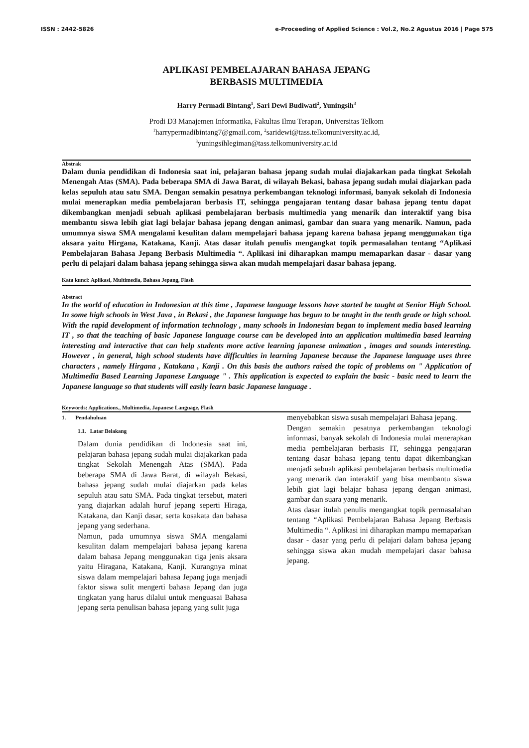ISSN : 2442-5826 e-Proceeding of Applied Science : Vol.2, No.2 Agustus 2016 | Page 575
APLIKASI PEMBELAJARAN BAHASA JEPANG
BERBASIS MULTIMEDIA
Harry Permadi Bintang<sup>1</sup>, Sari Dewi Budiwati<sup>2</sup>, Yuningsih<sup>3</sup>
Prodi D3 Manajemen Informatika, Fakultas Ilmu Terapan, Universitas Telkom
<sup>1</sup> harrypermadibintang7@gmail.com, <sup>2</sup>saridewi@tass.telkomuniversity.ac.id,
<sup>3</sup> yuningsihlegiman@tass.telkomuniversity.ac.id
Abstrak
Dalam dunia pendidikan di Indonesia saat ini, pelajaran bahasa jepang sudah mulai diajakarkan pada tingkat Sekolah Menengah Atas (SMA). Pada beberapa SMA di Jawa Barat, di wilayah Bekasi, bahasa jepang sudah mulai diajarkan pada kelas sepuluh atau satu SMA. Dengan semakin pesatnya perkembangan teknologi informasi, banyak sekolah di Indonesia mulai menerapkan media pembelajaran berbasis IT, sehingga pengajaran tentang dasar bahasa jepang tentu dapat dikembangkan menjadi sebuah aplikasi pembelajaran berbasis multimedia yang menarik dan interaktif yang bisa membantu siswa lebih giat lagi belajar bahasa jepang dengan animasi, gambar dan suara yang menarik. Namun, pada umumnya siswa SMA mengalami kesulitan dalam mempelajari bahasa jepang karena bahasa jepang menggunakan tiga aksara yaitu Hirgana, Katakana, Kanji. Atas dasar itulah penulis mengangkat topik permasalahan tentang “Aplikasi Pembelajaran Bahasa Jepang Berbasis Multimedia “. Aplikasi ini diharapkan mampu memaparkan dasar - dasar yang perlu di pelajari dalam bahasa jepang sehingga siswa akan mudah mempelajari dasar bahasa jepang.
Kata kunci: Aplikasi, Multimedia, Bahasa Jepang, Flash
Abstract
In the world of education in Indonesian at this time , Japanese language lessons have started be taught at Senior High School. In some high schools in West Java , in Bekasi , the Japanese language has begun to be taught in the tenth grade or high school. With the rapid development of information technology , many schools in Indonesian began to implement media based learning IT , so that the teaching of basic Japanese language course can be developed into an application multimedia based learning interesting and interactive that can help students more active learning japanese animation , images and sounds interesting. However , in general, high school students have difficulties in learning Japanese because the Japanese language uses three characters , namely Hirgana , Katakana , Kanji . On this basis the authors raised the topic of problems on " Application of Multimedia Based Learning Japanese Language " . This application is expected to explain the basic - basic need to learn the Japanese language so that students will easily learn basic Japanese language .
Keywords: Applications., Multimedia, Japanese Language, Flash
1. Pendahuluan
1.1. Latar Belakang
Dalam dunia pendidikan di Indonesia saat ini, pelajaran bahasa jepang sudah mulai diajakarkan pada tingkat Sekolah Menengah Atas (SMA). Pada beberapa SMA di Jawa Barat, di wilayah Bekasi, bahasa jepang sudah mulai diajarkan pada kelas sepuluh atau satu SMA. Pada tingkat tersebut, materi yang diajarkan adalah huruf jepang seperti Hiraga, Katakana, dan Kanji dasar, serta kosakata dan bahasa jepang yang sederhana.
Namun, pada umumnya siswa SMA mengalami kesulitan dalam mempelajari bahasa jepang karena dalam bahasa Jepang menggunakan tiga jenis aksara yaitu Hiragana, Katakana, Kanji. Kurangnya minat siswa dalam mempelajari bahasa Jepang juga menjadi faktor siswa sulit mengerti bahasa Jepang dan juga tingkatan yang harus dilalui untuk menguasai Bahasa jepang serta penulisan bahasa jepang yang sulit juga
menyebabkan siswa susah mempelajari Bahasa jepang.
Dengan semakin pesatnya perkembangan teknologi informasi, banyak sekolah di Indonesia mulai menerapkan media pembelajaran berbasis IT, sehingga pengajaran tentang dasar bahasa jepang tentu dapat dikembangkan menjadi sebuah aplikasi pembelajaran berbasis multimedia yang menarik dan interaktif yang bisa membantu siswa lebih giat lagi belajar bahasa jepang dengan animasi, gambar dan suara yang menarik.
Atas dasar itulah penulis mengangkat topik permasalahan tentang “Aplikasi Pembelajaran Bahasa Jepang Berbasis Multimedia “. Aplikasi ini diharapkan mampu memaparkan dasar - dasar yang perlu di pelajari dalam bahasa jepang sehingga siswa akan mudah mempelajari dasar bahasa jepang.